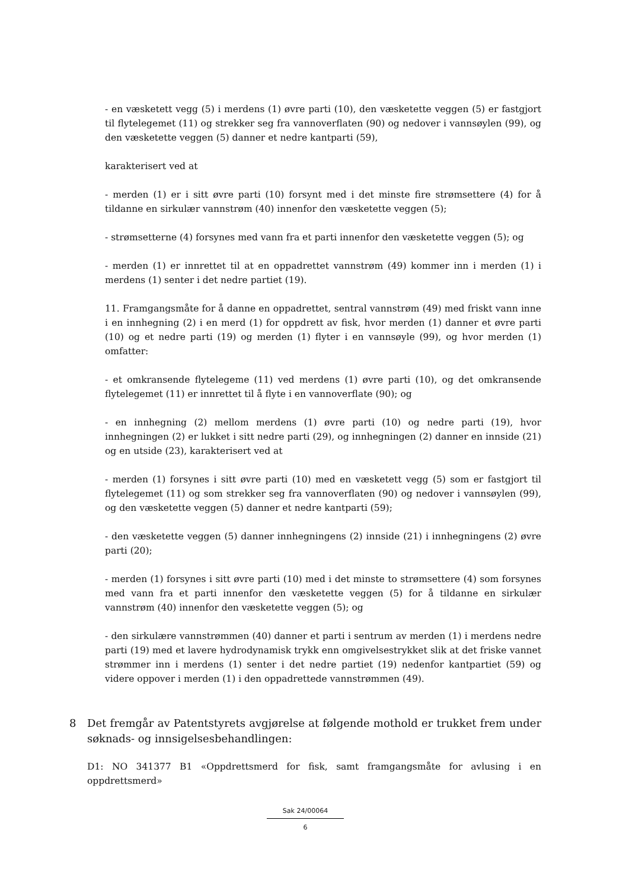- en væsketett vegg (5) i merdens (1) øvre parti (10), den væsketette veggen (5) er fastgjort til flytelegemet (11) og strekker seg fra vannoverflaten (90) og nedover i vannsøylen (99), og den væsketette veggen (5) danner et nedre kantparti (59),
karakterisert ved at
- merden (1) er i sitt øvre parti (10) forsynt med i det minste fire strømsettere (4) for å tildanne en sirkulær vannstrøm (40) innenfor den væsketette veggen (5);
- strømsetterne (4) forsynes med vann fra et parti innenfor den væsketette veggen (5); og
- merden (1) er innrettet til at en oppadrettet vannstrøm (49) kommer inn i merden (1) i merdens (1) senter i det nedre partiet (19).
11. Framgangsmåte for å danne en oppadrettet, sentral vannstrøm (49) med friskt vann inne i en innhegning (2) i en merd (1) for oppdrett av fisk, hvor merden (1) danner et øvre parti (10) og et nedre parti (19) og merden (1) flyter i en vannsøyle (99), og hvor merden (1) omfatter:
- et omkransende flytelegeme (11) ved merdens (1) øvre parti (10), og det omkransende flytelegemet (11) er innrettet til å flyte i en vannoverflate (90); og
- en innhegning (2) mellom merdens (1) øvre parti (10) og nedre parti (19), hvor innhegningen (2) er lukket i sitt nedre parti (29), og innhegningen (2) danner en innside (21) og en utside (23), karakterisert ved at
- merden (1) forsynes i sitt øvre parti (10) med en væsketett vegg (5) som er fastgjort til flytelegemet (11) og som strekker seg fra vannoverflaten (90) og nedover i vannsøylen (99), og den væsketette veggen (5) danner et nedre kantparti (59);
- den væsketette veggen (5) danner innhegningens (2) innside (21) i innhegningens (2) øvre parti (20);
- merden (1) forsynes i sitt øvre parti (10) med i det minste to strømsettere (4) som forsynes med vann fra et parti innenfor den væsketette veggen (5) for å tildanne en sirkulær vannstrøm (40) innenfor den væsketette veggen (5); og
- den sirkulære vannstrømmen (40) danner et parti i sentrum av merden (1) i merdens nedre parti (19) med et lavere hydrodynamisk trykk enn omgivelsestrykket slik at det friske vannet strømmer inn i merdens (1) senter i det nedre partiet (19) nedenfor kantpartiet (59) og videre oppover i merden (1) i den oppadrettede vannstrømmen (49).
8 Det fremgår av Patentstyrets avgjørelse at følgende mothold er trukket frem under søknads- og innsigelsesbehandlingen:
D1: NO 341377 B1 «Oppdrettsmerd for fisk, samt framgangsmåte for avlusing i en oppdrettsmerd»
Sak 24/00064
6